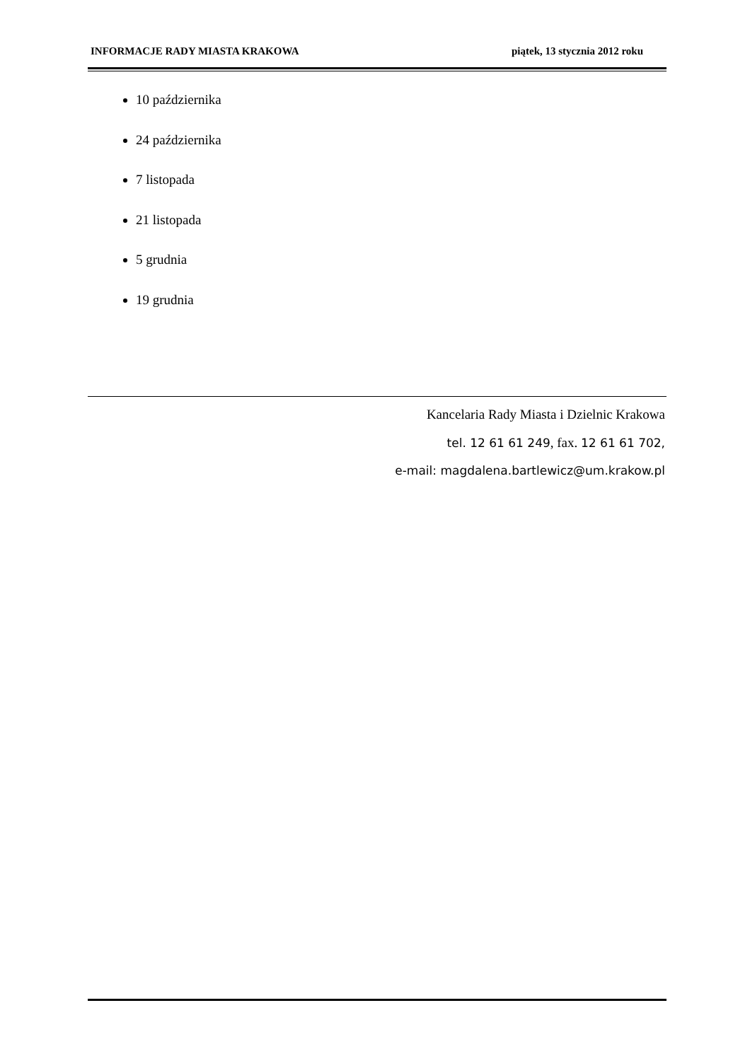INFORMACJE RADY MIASTA KRAKOWA piątek, 13 stycznia 2012 roku
10 października
24 października
7 listopada
21 listopada
5 grudnia
19 grudnia
Kancelaria Rady Miasta i Dzielnic Krakowa
tel. 12 61 61 249, fax. 12 61 61 702,
e-mail: magdalena.bartlewicz@um.krakow.pl